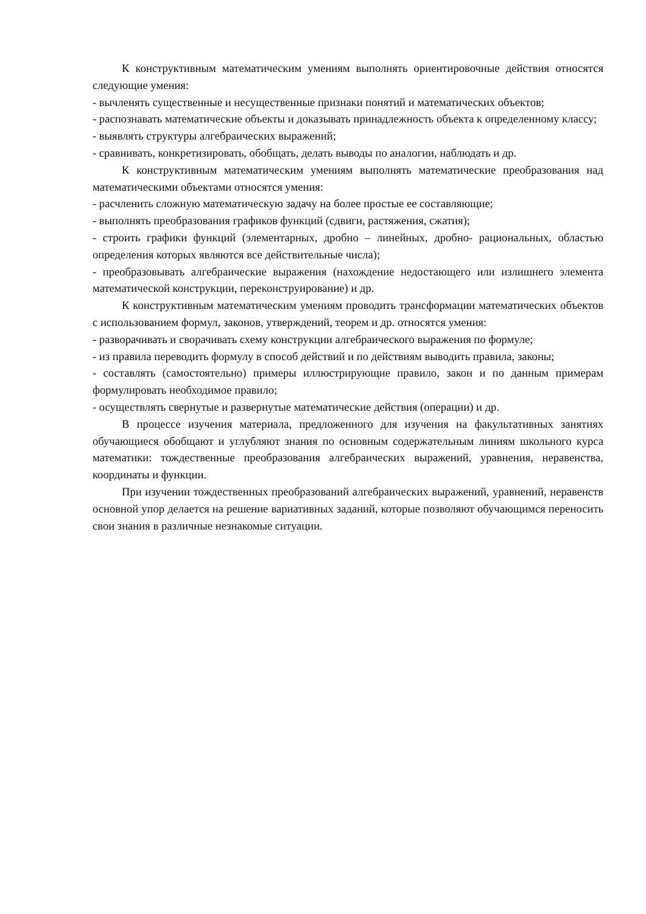К конструктивным математическим умениям выполнять ориентировочные действия относятся следующие умения:
- вычленять существенные и несущественные признаки понятий и математических объектов;
- распознавать математические объекты и доказывать принадлежность объекта к определенному классу;
- выявлять структуры алгебраических выражений;
- сравнивать, конкретизировать, обобщать, делать выводы по аналогии, наблюдать и др.
К конструктивным математическим умениям выполнять математические преобразования над математическими объектами относятся умения:
- расчленить сложную математическую задачу на более простые ее составляющие;
- выполнять преобразования графиков функций (сдвиги, растяжения, сжатия);
- строить графики функций (элементарных, дробно – линейных, дробно- рациональных, областью определения которых являются все действительные числа);
- преобразовывать алгебраические выражения (нахождение недостающего или излишнего элемента математической конструкции, переконструирование) и др.
К конструктивным математическим умениям проводить трансформации математических объектов с использованием формул, законов, утверждений, теорем и др. относятся умения:
- разворачивать и сворачивать схему конструкции алгебраического выражения по формуле;
- из правила переводить формулу в способ действий и по действиям выводить правила, законы;
- составлять (самостоятельно) примеры иллюстрирующие правило, закон и по данным примерам формулировать необходимое правило;
- осуществлять свернутые и развернутые математические действия (операции) и др.
В процессе изучения материала, предложенного для изучения на факультативных занятиях обучающиеся обобщают и углубляют знания по основным содержательным линиям школьного курса математики: тождественные преобразования алгебраических выражений, уравнения, неравенства, координаты и функции.
При изучении тождественных преобразований алгебраических выражений, уравнений, неравенств основной упор делается на решение вариативных заданий, которые позволяют обучающимся переносить свои знания в различные незнакомые ситуации.